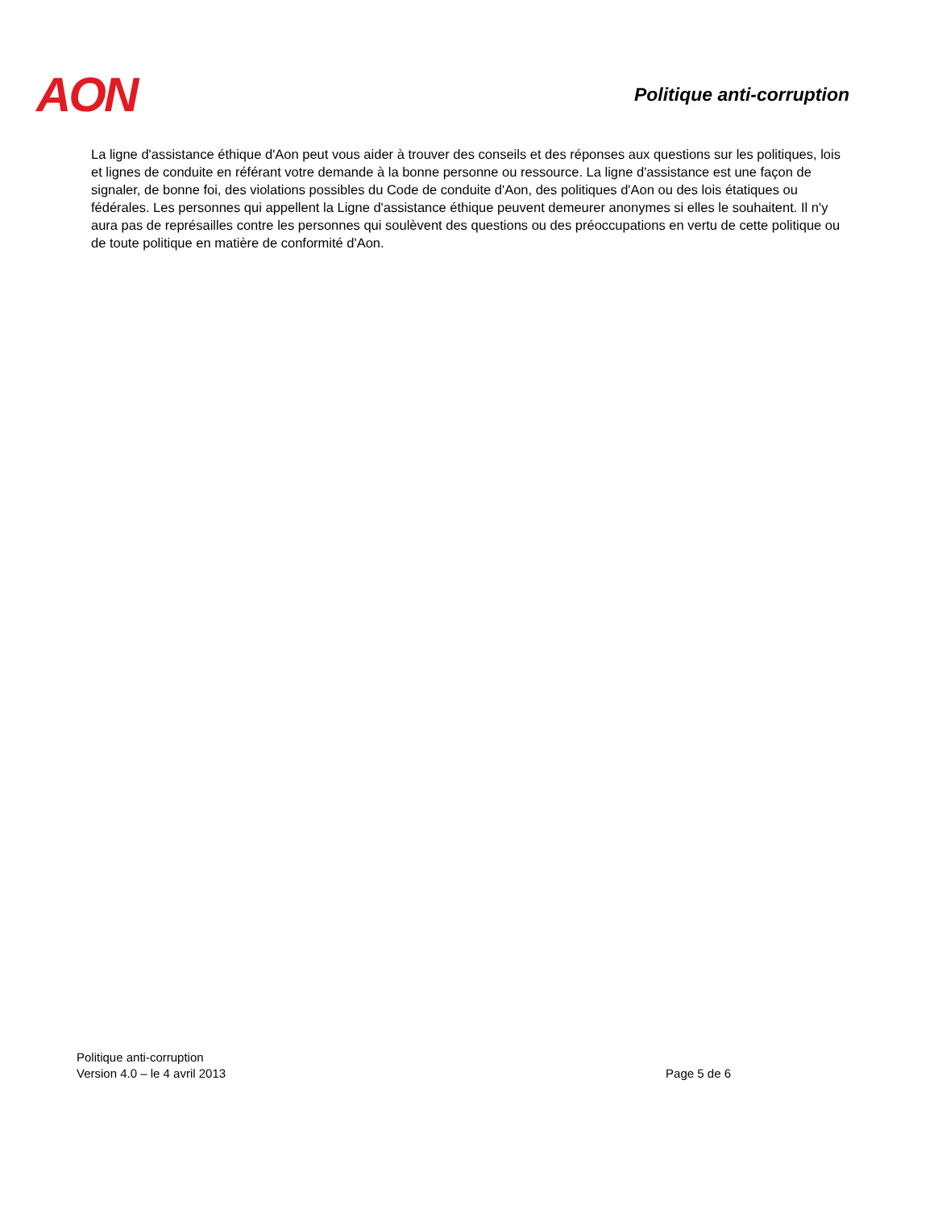AON
Politique anti-corruption
La ligne d'assistance éthique d'Aon peut vous aider à trouver des conseils et des réponses aux questions sur les politiques, lois et lignes de conduite en référant votre demande à la bonne personne ou ressource. La ligne d'assistance est une façon de signaler, de bonne foi, des violations possibles du Code de conduite d'Aon, des politiques d'Aon ou des lois étatiques ou fédérales. Les personnes qui appellent la Ligne d'assistance éthique peuvent demeurer anonymes si elles le souhaitent. Il n'y aura pas de représailles contre les personnes qui soulèvent des questions ou des préoccupations en vertu de cette politique ou de toute politique en matière de conformité d'Aon.
Politique anti-corruption
Version 4.0 – le 4 avril 2013 Page 5 de 6